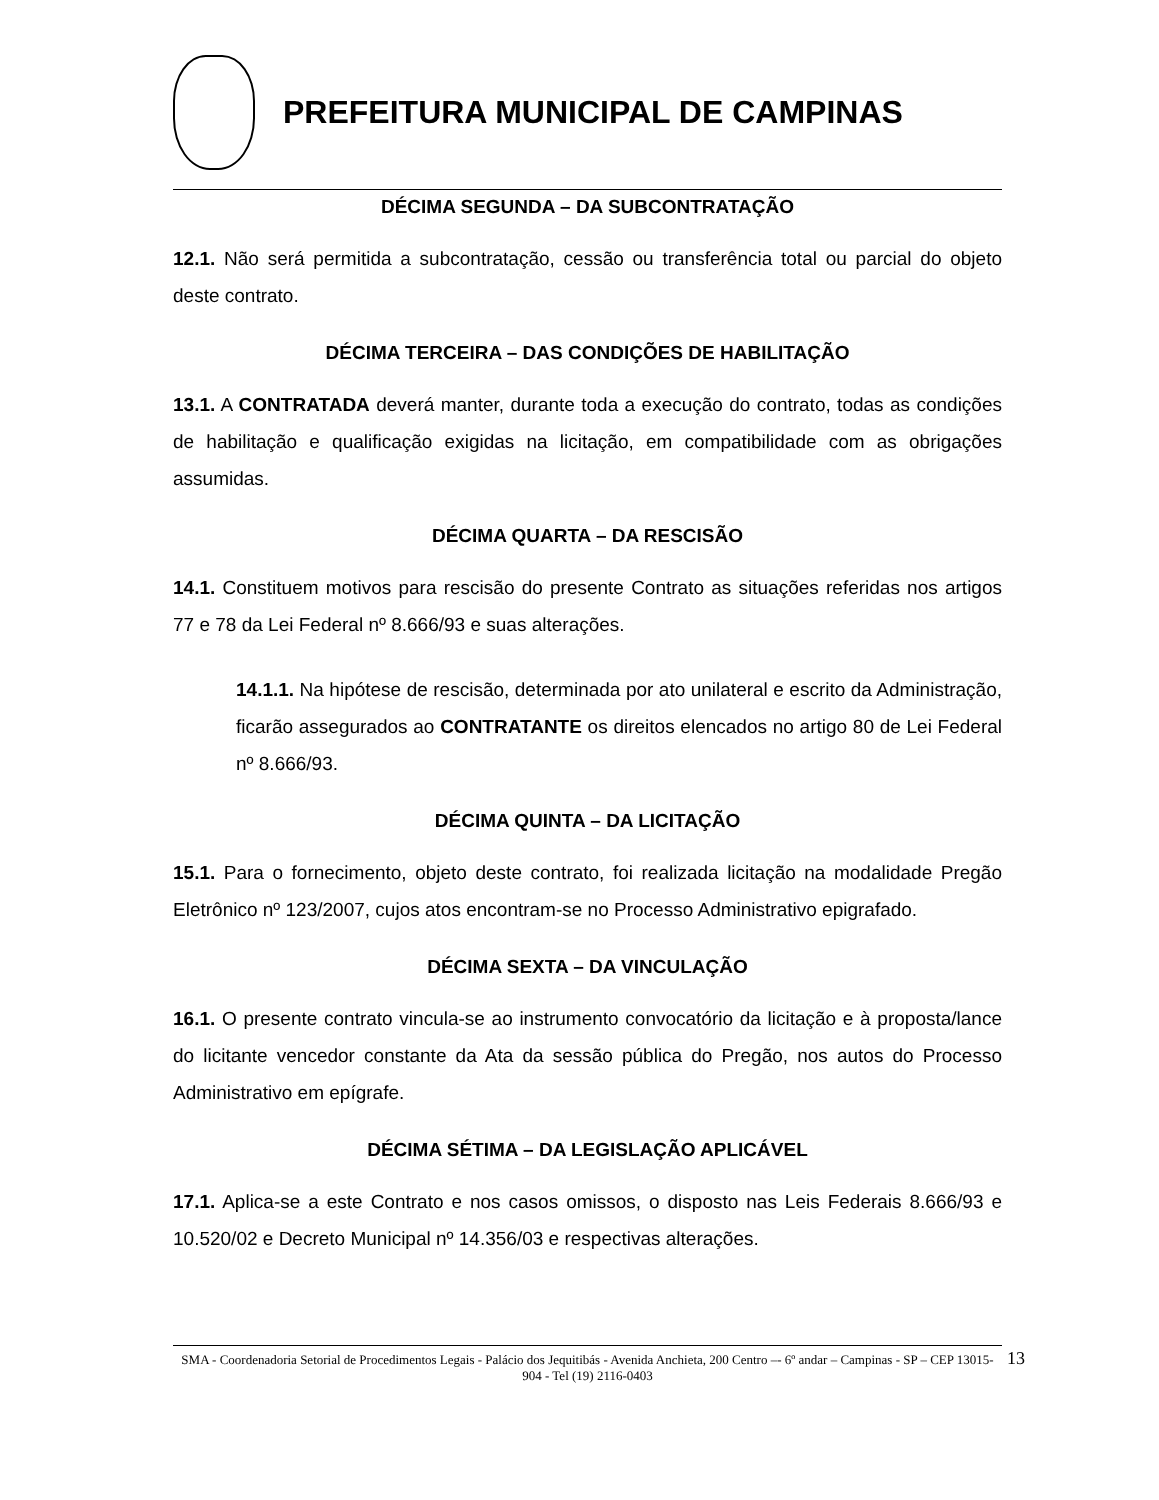PREFEITURA MUNICIPAL DE CAMPINAS
DÉCIMA SEGUNDA – DA SUBCONTRATAÇÃO
12.1. Não será permitida a subcontratação, cessão ou transferência total ou parcial do objeto deste contrato.
DÉCIMA TERCEIRA – DAS CONDIÇÕES DE HABILITAÇÃO
13.1. A CONTRATADA deverá manter, durante toda a execução do contrato, todas as condições de habilitação e qualificação exigidas na licitação, em compatibilidade com as obrigações assumidas.
DÉCIMA QUARTA – DA RESCISÃO
14.1. Constituem motivos para rescisão do presente Contrato as situações referidas nos artigos 77 e 78 da Lei Federal nº 8.666/93 e suas alterações.
14.1.1. Na hipótese de rescisão, determinada por ato unilateral e escrito da Administração, ficarão assegurados ao CONTRATANTE os direitos elencados no artigo 80 de Lei Federal nº 8.666/93.
DÉCIMA QUINTA – DA LICITAÇÃO
15.1. Para o fornecimento, objeto deste contrato, foi realizada licitação na modalidade Pregão Eletrônico nº 123/2007, cujos atos encontram-se no Processo Administrativo epigrafado.
DÉCIMA SEXTA – DA VINCULAÇÃO
16.1. O presente contrato vincula-se ao instrumento convocatório da licitação e à proposta/lance do licitante vencedor constante da Ata da sessão pública do Pregão, nos autos do Processo Administrativo em epígrafe.
DÉCIMA SÉTIMA – DA LEGISLAÇÃO APLICÁVEL
17.1. Aplica-se a este Contrato e nos casos omissos, o disposto nas Leis Federais 8.666/93 e 10.520/02 e Decreto Municipal nº 14.356/03 e respectivas alterações.
SMA - Coordenadoria Setorial de Procedimentos Legais - Palácio dos Jequitibás - Avenida Anchieta, 200 Centro –- 6º andar – Campinas - SP – CEP 13015-904 - Tel (19) 2116-0403
13